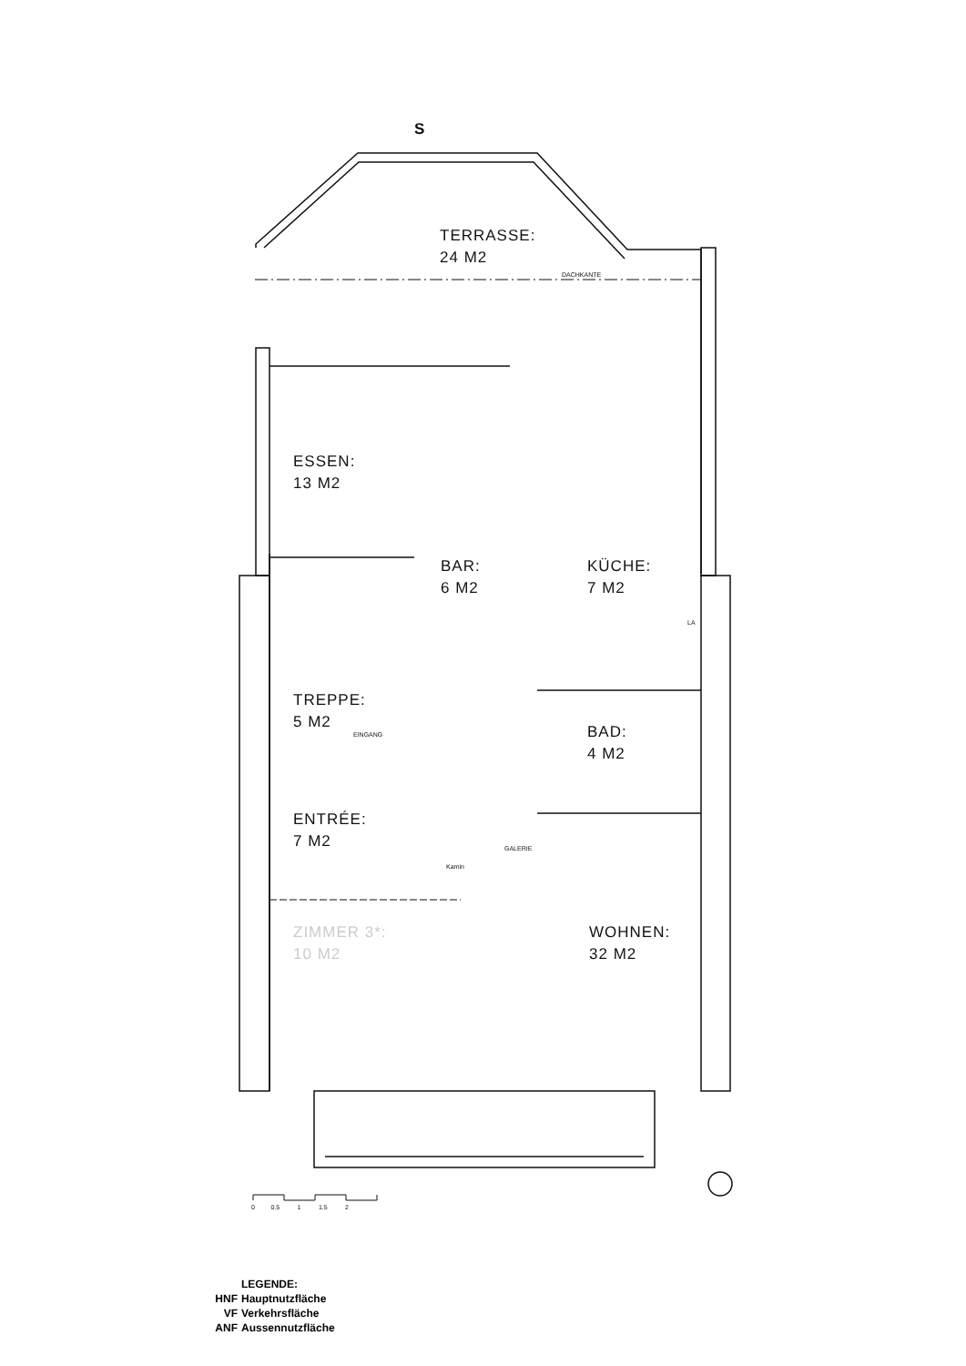S
TERRASSE:
24 M2
DACHKANTE
ESSEN:
13 M2
BAR:
6 M2
KÜCHE:
7 M2
LA
TREPPE:
5 M2
EINGANG
BAD:
4 M2
ENTRÉE:
7 M2
GALERIE
Kamin
ZIMMER 3*:
10 M2
WOHNEN:
32 M2
0 0.5 1 1.5 2
LEGENDE:
HNF Hauptnutzfläche
VF Verkehrsfläche
ANF Aussennutzfläche